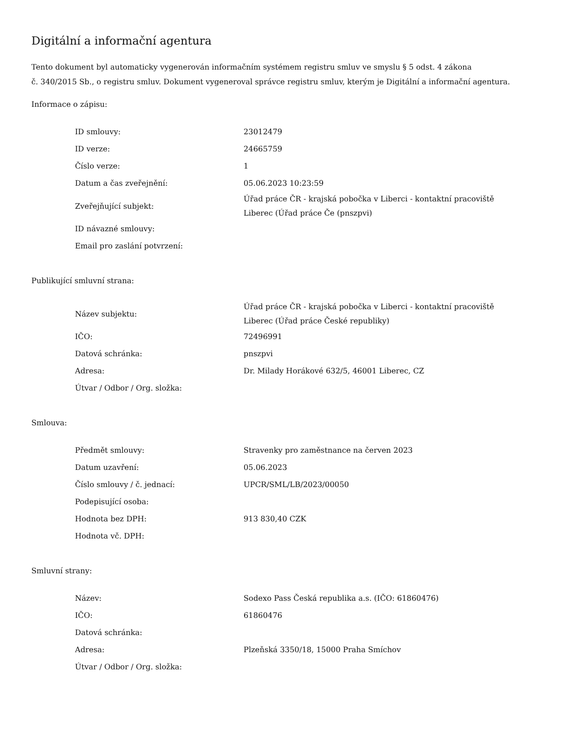Digitální a informační agentura
Tento dokument byl automaticky vygenerován informačním systémem registru smluv ve smyslu § 5 odst. 4 zákona
č. 340/2015 Sb., o registru smluv. Dokument vygeneroval správce registru smluv, kterým je Digitální a informační agentura.
Informace o zápisu:
| ID smlouvy: | 23012479 |
| ID verze: | 24665759 |
| Číslo verze: | 1 |
| Datum a čas zveřejnění: | 05.06.2023 10:23:59 |
| Zveřejňující subjekt: | Úřad práce ČR - krajská pobočka v Liberci - kontaktní pracoviště Liberec (Úřad práce Če (pnszpvi) |
| ID návazné smlouvy: | |
| Email pro zaslání potvrzení: | |
Publikující smluvní strana:
| Název subjektu: | Úřad práce ČR - krajská pobočka v Liberci - kontaktní pracoviště Liberec (Úřad práce České republiky) |
| IČO: | 72496991 |
| Datová schránka: | pnszpvi |
| Adresa: | Dr. Milady Horákové 632/5, 46001 Liberec, CZ |
| Útvar / Odbor / Org. složka: | |
Smlouva:
| Předmět smlouvy: | Stravenky pro zaměstnance na červen 2023 |
| Datum uzavření: | 05.06.2023 |
| Číslo smlouvy / č. jednací: | UPCR/SML/LB/2023/00050 |
| Podepisující osoba: | |
| Hodnota bez DPH: | 913 830,40 CZK |
| Hodnota vč. DPH: | |
Smluvní strany:
| Název: | Sodexo Pass Česká republika a.s. (IČO: 61860476) |
| IČO: | 61860476 |
| Datová schránka: | |
| Adresa: | Plzeňská 3350/18, 15000 Praha Smíchov |
| Útvar / Odbor / Org. složka: | |